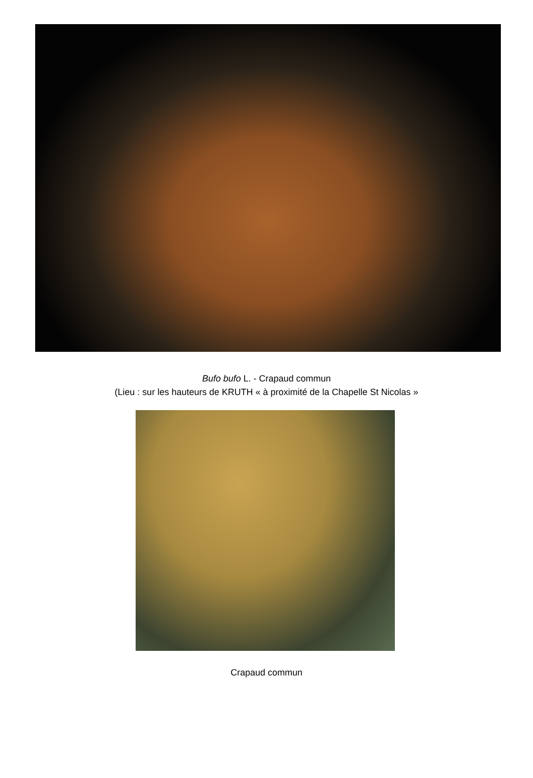Bufo bufo L. - Crapaud commun
(Lieu : sur les hauteurs de KRUTH « à proximité de la Chapelle St Nicolas »
Crapaud commun